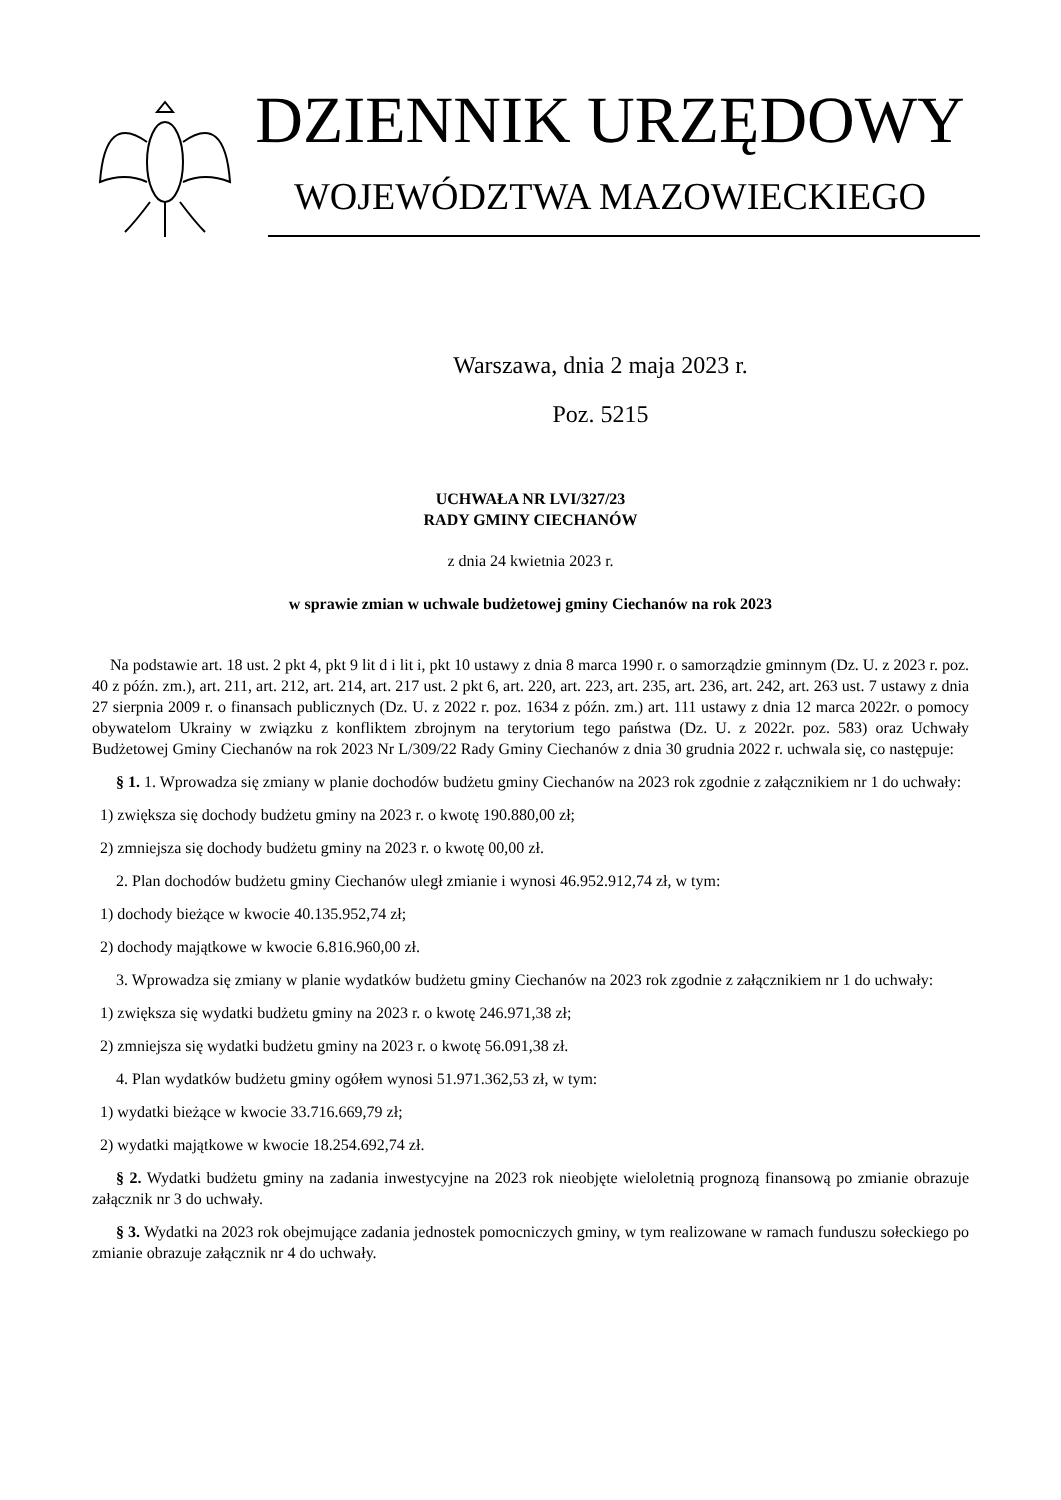DZIENNIK URZĘDOWY
WOJEWÓDZTWA MAZOWIECKIEGO
Warszawa, dnia 2 maja 2023 r.
Poz. 5215
UCHWAŁA NR LVI/327/23
RADY GMINY CIECHANÓW
z dnia 24 kwietnia 2023 r.
w sprawie zmian w uchwale budżetowej gminy Ciechanów na rok 2023
Na podstawie art. 18 ust. 2 pkt 4, pkt 9 lit d i lit i, pkt 10 ustawy z dnia 8 marca 1990 r. o samorządzie gminnym (Dz. U. z 2023 r. poz. 40 z późn. zm.), art. 211, art. 212, art. 214, art. 217 ust. 2 pkt 6, art. 220, art. 223, art. 235, art. 236, art. 242, art. 263 ust. 7 ustawy z dnia 27 sierpnia 2009 r. o finansach publicznych (Dz. U. z 2022 r. poz. 1634 z późn. zm.) art. 111 ustawy z dnia 12 marca 2022r. o pomocy obywatelom Ukrainy w związku z konfliktem zbrojnym na terytorium tego państwa (Dz. U. z 2022r. poz. 583) oraz Uchwały Budżetowej Gminy Ciechanów na rok 2023 Nr L/309/22 Rady Gminy Ciechanów z dnia 30 grudnia 2022 r. uchwala się, co następuje:
§ 1. 1. Wprowadza się zmiany w planie dochodów budżetu gminy Ciechanów na 2023 rok zgodnie z załącznikiem nr 1 do uchwały:
1) zwiększa się dochody budżetu gminy na 2023 r. o kwotę 190.880,00 zł;
2) zmniejsza się dochody budżetu gminy na 2023 r. o kwotę 00,00 zł.
2. Plan dochodów budżetu gminy Ciechanów uległ zmianie i wynosi 46.952.912,74 zł, w tym:
1) dochody bieżące w kwocie 40.135.952,74 zł;
2) dochody majątkowe w kwocie 6.816.960,00 zł.
3. Wprowadza się zmiany w planie wydatków budżetu gminy Ciechanów na 2023 rok zgodnie z załącznikiem nr 1 do uchwały:
1) zwiększa się wydatki budżetu gminy na 2023 r. o kwotę 246.971,38 zł;
2) zmniejsza się wydatki budżetu gminy na 2023 r. o kwotę 56.091,38 zł.
4. Plan wydatków budżetu gminy ogółem wynosi 51.971.362,53 zł, w tym:
1) wydatki bieżące w kwocie 33.716.669,79 zł;
2) wydatki majątkowe w kwocie 18.254.692,74 zł.
§ 2. Wydatki budżetu gminy na zadania inwestycyjne na 2023 rok nieobjęte wieloletnią prognozą finansową po zmianie obrazuje załącznik nr 3 do uchwały.
§ 3. Wydatki na 2023 rok obejmujące zadania jednostek pomocniczych gminy, w tym realizowane w ramach funduszu sołeckiego po zmianie obrazuje załącznik nr 4 do uchwały.